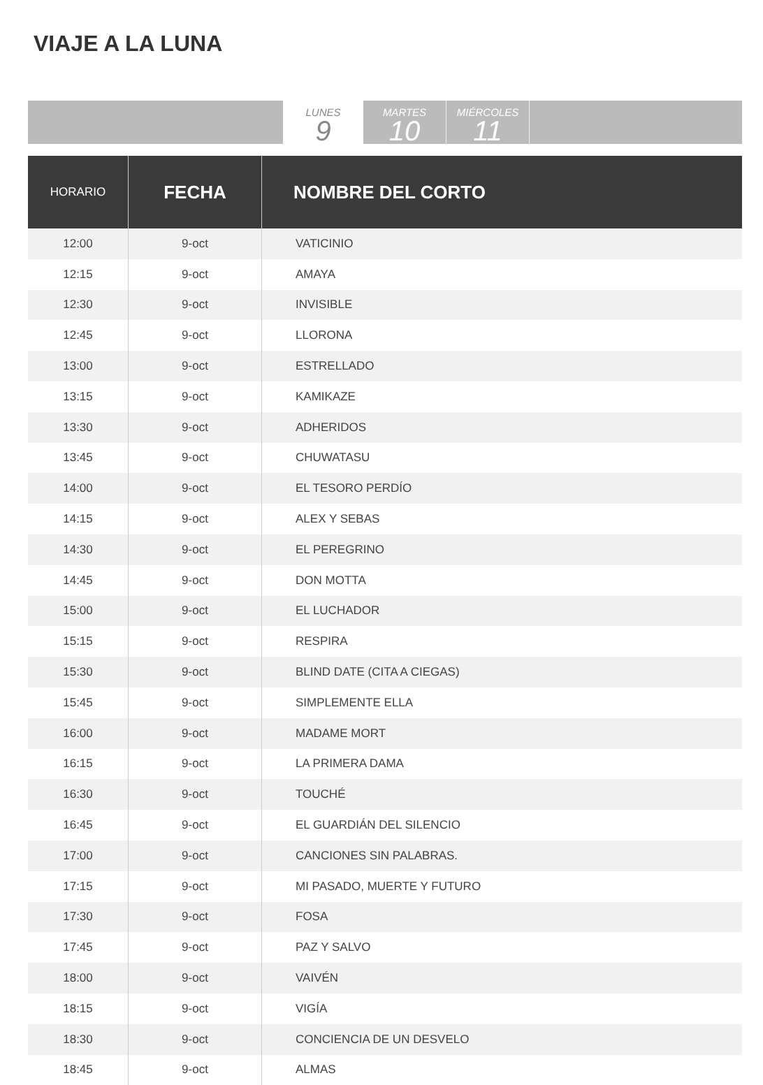VIAJE A LA LUNA
LUNES
9
MARTES
10
MIÉRCOLES
11
| HORARIO | FECHA | NOMBRE DEL CORTO |
| --- | --- | --- |
| 12:00 | 9-oct | VATICINIO |
| 12:15 | 9-oct | AMAYA |
| 12:30 | 9-oct | INVISIBLE |
| 12:45 | 9-oct | LLORONA |
| 13:00 | 9-oct | ESTRELLADO |
| 13:15 | 9-oct | KAMIKAZE |
| 13:30 | 9-oct | ADHERIDOS |
| 13:45 | 9-oct | CHUWATASU |
| 14:00 | 9-oct | EL TESORO PERDÍO |
| 14:15 | 9-oct | ALEX Y SEBAS |
| 14:30 | 9-oct | EL PEREGRINO |
| 14:45 | 9-oct | DON MOTTA |
| 15:00 | 9-oct | EL LUCHADOR |
| 15:15 | 9-oct | RESPIRA |
| 15:30 | 9-oct | BLIND DATE (CITA A CIEGAS) |
| 15:45 | 9-oct | SIMPLEMENTE ELLA |
| 16:00 | 9-oct | MADAME MORT |
| 16:15 | 9-oct | LA PRIMERA DAMA |
| 16:30 | 9-oct | TOUCHÉ |
| 16:45 | 9-oct | EL GUARDIÁN DEL SILENCIO |
| 17:00 | 9-oct | CANCIONES SIN PALABRAS. |
| 17:15 | 9-oct | MI PASADO, MUERTE Y FUTURO |
| 17:30 | 9-oct | FOSA |
| 17:45 | 9-oct | PAZ Y SALVO |
| 18:00 | 9-oct | VAIVÉN |
| 18:15 | 9-oct | VIGÍA |
| 18:30 | 9-oct | CONCIENCIA DE UN DESVELO |
| 18:45 | 9-oct | ALMAS |